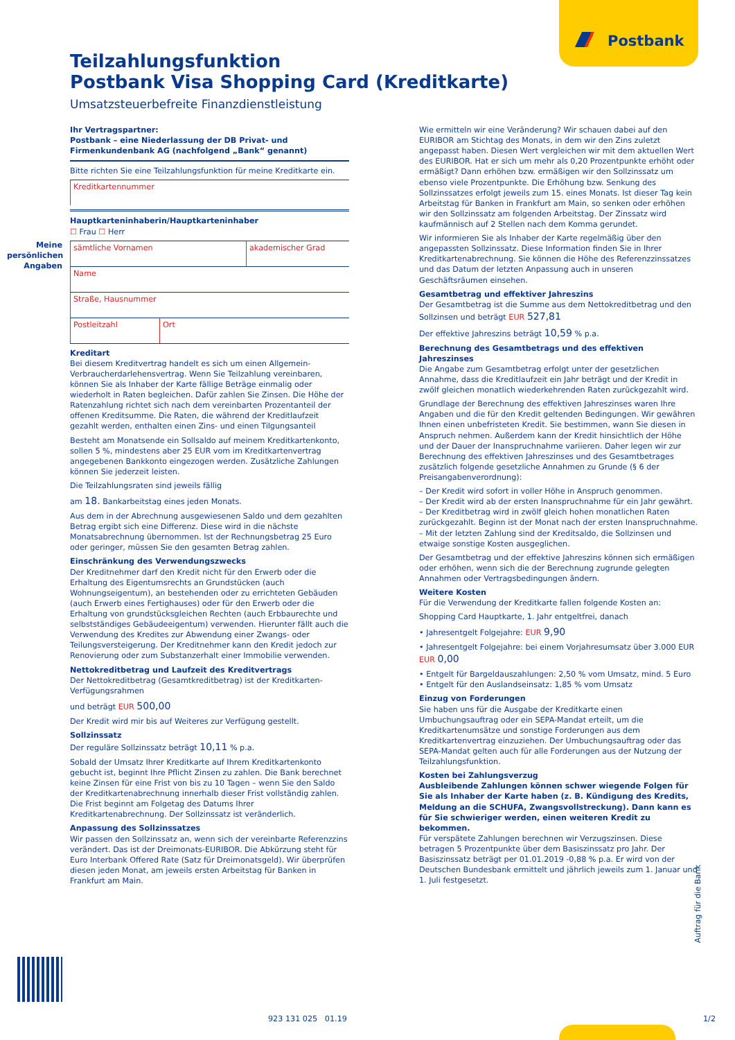Postbank
Teilzahlungsfunktion
Postbank Visa Shopping Card (Kreditkarte)
Umsatzsteuerbefreite Finanzdienstleistung
Meine persönlichen Angaben
Ihr Vertragspartner:
Postbank – eine Niederlassung der DB Privat- und Firmenkundenbank AG (nachfolgend „Bank“ genannt)
Bitte richten Sie eine Teilzahlungsfunktion für meine Kreditkarte ein.
Kreditkartennummer
Hauptkarteninhaberin/Hauptkarteninhaber
☐ Frau ☐ Herr
sämtliche Vornamen akademischer Grad
Name
Straße, Hausnummer
Postleitzahl Ort
Kreditart
Bei diesem Kreditvertrag handelt es sich um einen Allgemein-Verbraucherdarlehensvertrag. Wenn Sie Teilzahlung vereinbaren, können Sie als Inhaber der Karte fällige Beträge einmalig oder wiederholt in Raten begleichen. Dafür zahlen Sie Zinsen. Die Höhe der Ratenzahlung richtet sich nach dem vereinbarten Prozentanteil der offenen Kreditsumme. Die Raten, die während der Kreditlaufzeit gezahlt werden, enthalten einen Zins- und einen Tilgungsanteil
Besteht am Monatsende ein Sollsaldo auf meinem Kreditkartenkonto, sollen 5 %, mindestens aber 25 EUR vom im Kreditkartenvertrag angegebenen Bankkonto eingezogen werden. Zusätzliche Zahlungen können Sie jederzeit leisten.
Die Teilzahlungsraten sind jeweils fällig
am 18. Bankarbeitstag eines jeden Monats.
Aus dem in der Abrechnung ausgewiesenen Saldo und dem gezahlten Betrag ergibt sich eine Differenz. Diese wird in die nächste Monatsabrechnung übernommen. Ist der Rechnungsbetrag 25 Euro oder geringer, müssen Sie den gesamten Betrag zahlen.
Einschränkung des Verwendungszwecks
Der Kreditnehmer darf den Kredit nicht für den Erwerb oder die Erhaltung des Eigentumsrechts an Grundstücken (auch Wohnungseigentum), an bestehenden oder zu errichteten Gebäuden (auch Erwerb eines Fertighauses) oder für den Erwerb oder die Erhaltung von grundstücksgleichen Rechten (auch Erbbaurechte und selbstständiges Gebäudeeigentum) verwenden. Hierunter fällt auch die Verwendung des Kredites zur Abwendung einer Zwangs- oder Teilungsversteigerung. Der Kreditnehmer kann den Kredit jedoch zur Renovierung oder zum Substanzerhalt einer Immobilie verwenden.
Nettokreditbetrag und Laufzeit des Kreditvertrags
Der Nettokreditbetrag (Gesamtkreditbetrag) ist der Kreditkarten-Verfügungsrahmen
und beträgt EUR 500,00
Der Kredit wird mir bis auf Weiteres zur Verfügung gestellt.
Sollzinssatz
Der reguläre Sollzinssatz beträgt 10,11 % p.a.
Sobald der Umsatz Ihrer Kreditkarte auf Ihrem Kreditkartenkonto gebucht ist, beginnt Ihre Pflicht Zinsen zu zahlen. Die Bank berechnet keine Zinsen für eine Frist von bis zu 10 Tagen – wenn Sie den Saldo der Kreditkartenabrechnung innerhalb dieser Frist vollständig zahlen. Die Frist beginnt am Folgetag des Datums Ihrer Kreditkartenabrechnung. Der Sollzinssatz ist veränderlich.
Anpassung des Sollzinssatzes
Wir passen den Sollzinssatz an, wenn sich der vereinbarte Referenzzins verändert. Das ist der Dreimonats-EURIBOR. Die Abkürzung steht für Euro Interbank Offered Rate (Satz für Dreimonatsgeld). Wir überprüfen diesen jeden Monat, am jeweils ersten Arbeitstag für Banken in Frankfurt am Main.
Wie ermitteln wir eine Veränderung? Wir schauen dabei auf den EURIBOR am Stichtag des Monats, in dem wir den Zins zuletzt angepasst haben. Diesen Wert vergleichen wir mit dem aktuellen Wert des EURIBOR. Hat er sich um mehr als 0,20 Prozentpunkte erhöht oder ermäßigt? Dann erhöhen bzw. ermäßigen wir den Sollzinssatz um ebenso viele Prozentpunkte. Die Erhöhung bzw. Senkung des Sollzinssatzes erfolgt jeweils zum 15. eines Monats. Ist dieser Tag kein Arbeitstag für Banken in Frankfurt am Main, so senken oder erhöhen wir den Sollzinssatz am folgenden Arbeitstag. Der Zinssatz wird kaufmännisch auf 2 Stellen nach dem Komma gerundet.
Wir informieren Sie als Inhaber der Karte regelmäßig über den angepassten Sollzinssatz. Diese Information finden Sie in Ihrer Kreditkartenabrechnung. Sie können die Höhe des Referenzzinssatzes und das Datum der letzten Anpassung auch in unseren Geschäftsräumen einsehen.
Gesamtbetrag und effektiver Jahreszins
Der Gesamtbetrag ist die Summe aus dem Nettokreditbetrag und den Sollzinsen und beträgt EUR 527,81
Der effektive Jahreszins beträgt 10,59 % p.a.
Berechnung des Gesamtbetrags und des effektiven Jahreszinses
Die Angabe zum Gesamtbetrag erfolgt unter der gesetzlichen Annahme, dass die Kreditlaufzeit ein Jahr beträgt und der Kredit in zwölf gleichen monatlich wiederkehrenden Raten zurückgezahlt wird.
Grundlage der Berechnung des effektiven Jahreszinses waren Ihre Angaben und die für den Kredit geltenden Bedingungen. Wir gewähren Ihnen einen unbefristeten Kredit. Sie bestimmen, wann Sie diesen in Anspruch nehmen. Außerdem kann der Kredit hinsichtlich der Höhe und der Dauer der Inanspruchnahme variieren. Daher legen wir zur Berechnung des effektiven Jahreszinses und des Gesamtbetrages zusätzlich folgende gesetzliche Annahmen zu Grunde (§ 6 der Preisangabenverordnung):
– Der Kredit wird sofort in voller Höhe in Anspruch genommen.
– Der Kredit wird ab der ersten Inanspruchnahme für ein Jahr gewährt.
– Der Kreditbetrag wird in zwölf gleich hohen monatlichen Raten zurückgezahlt. Beginn ist der Monat nach der ersten Inanspruchnahme.
– Mit der letzten Zahlung sind der Kreditsaldo, die Sollzinsen und etwaige sonstige Kosten ausgeglichen.
Der Gesamtbetrag und der effektive Jahreszins können sich ermäßigen oder erhöhen, wenn sich die der Berechnung zugrunde gelegten Annahmen oder Vertragsbedingungen ändern.
Weitere Kosten
Für die Verwendung der Kreditkarte fallen folgende Kosten an:
Shopping Card Hauptkarte, 1. Jahr entgeltfrei, danach
• Jahresentgelt Folgejahre: EUR 9,90
• Jahresentgelt Folgejahre: bei einem Vorjahresumsatz über 3.000 EUR EUR 0,00
• Entgelt für Bargeldauszahlungen: 2,50 % vom Umsatz, mind. 5 Euro
• Entgelt für den Auslandseinsatz: 1,85 % vom Umsatz
Einzug von Forderungen
Sie haben uns für die Ausgabe der Kreditkarte einen Umbuchungsauftrag oder ein SEPA-Mandat erteilt, um die Kreditkartenumsätze und sonstige Forderungen aus dem Kreditkartenvertrag einzuziehen. Der Umbuchungsauftrag oder das SEPA-Mandat gelten auch für alle Forderungen aus der Nutzung der Teilzahlungsfunktion.
Kosten bei Zahlungsverzug
Ausbleibende Zahlungen können schwer wiegende Folgen für Sie als Inhaber der Karte haben (z. B. Kündigung des Kredits, Meldung an die SCHUFA, Zwangsvollstreckung). Dann kann es für Sie schwieriger werden, einen weiteren Kredit zu bekommen.
Für verspätete Zahlungen berechnen wir Verzugszinsen. Diese betragen 5 Prozentpunkte über dem Basiszinssatz pro Jahr. Der Basiszinssatz beträgt per 01.01.2019 -0,88 % p.a. Er wird von der Deutschen Bundesbank ermittelt und jährlich jeweils zum 1. Januar und 1. Juli festgesetzt.
Auftrag für die Bank
923 131 025 01.19 1/2